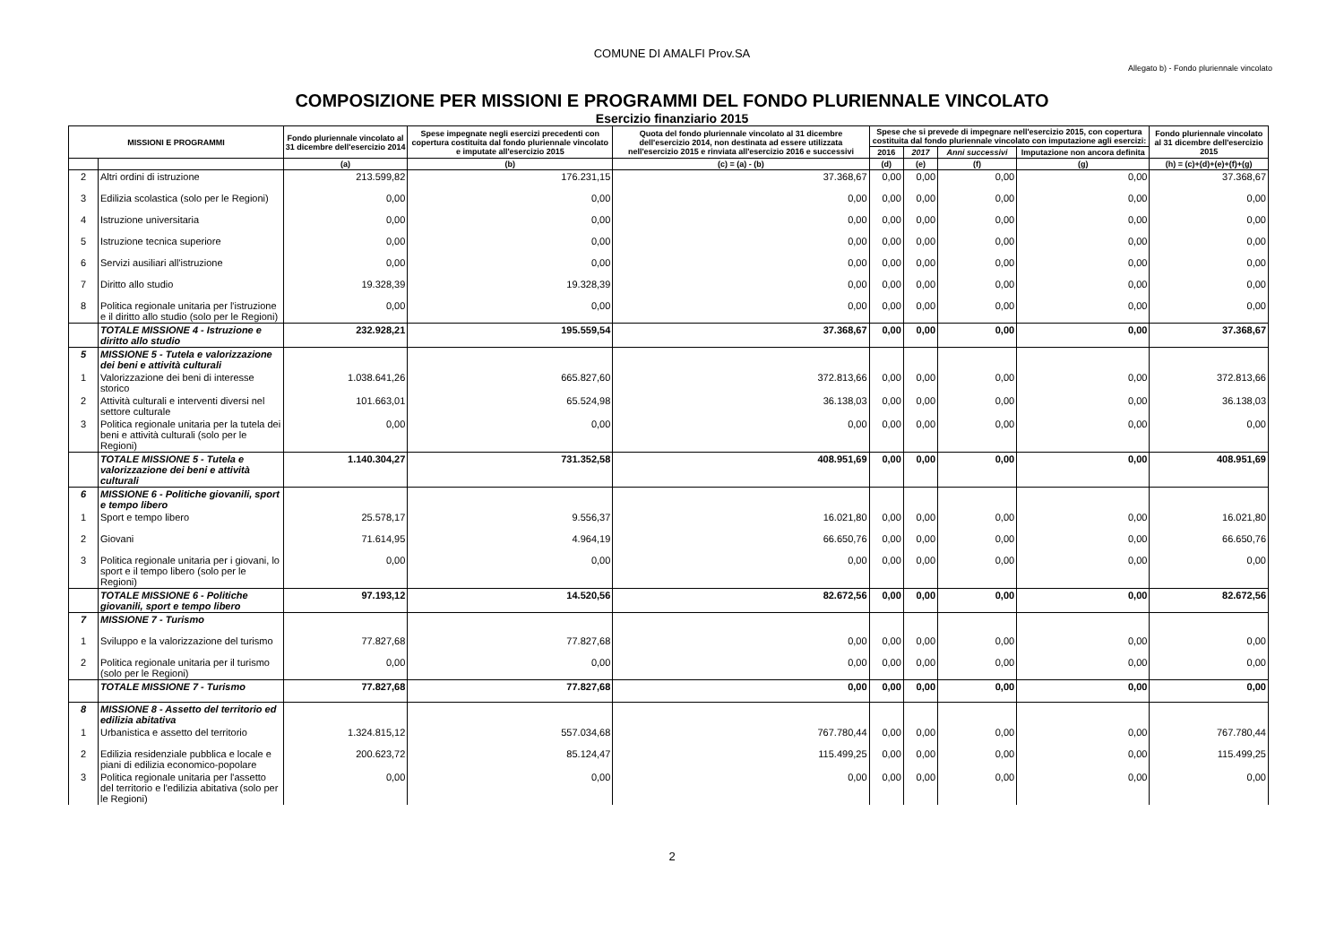COMUNE DI AMALFI Prov.SA
Allegato b) - Fondo pluriennale vincolato
COMPOSIZIONE PER MISSIONI E PROGRAMMI DEL FONDO PLURIENNALE VINCOLATO
Esercizio finanziario 2015
| MISSIONI E PROGRAMMI | | Fondo pluriennale vincolato al 31 dicembre dell'esercizio 2014 | Spese impegnate negli esercizi precedenti con copertura costituita dal fondo pluriennale vincolato e imputate all'esercizio 2015 | Quota del fondo pluriennale vincolato al 31 dicembre dell'esercizio 2014, non destinata ad essere utilizzata nell'esercizio 2015 e rinviata all'esercizio 2016 e successivi | Spese che si prevede di impegnare nell'esercizio 2015, con copertura costituita dal fondo pluriennale vincolato con imputazione agli esercizi: | | | | Fondo pluriennale vincolato al 31 dicembre dell'esercizio 2015 |
| --- | --- | --- | --- | --- | --- | --- | --- | --- | --- |
| | | | | | 2016 | 2017 | Anni successivi | Imputazione non ancora definita | |
| | | (a) | (b) | (c) = (a) - (b) | (d) | (e) | (f) | (g) | (h) = (c)+(d)+(e)+(f)+(g) |
| 2 | Altri ordini di istruzione | 213.599,82 | 176.231,15 | 37.368,67 | 0,00 | 0,00 | 0,00 | 0,00 | 37.368,67 |
| 3 | Edilizia scolastica (solo per le Regioni) | 0,00 | 0,00 | 0,00 | 0,00 | 0,00 | 0,00 | 0,00 | 0,00 |
| 4 | Istruzione universitaria | 0,00 | 0,00 | 0,00 | 0,00 | 0,00 | 0,00 | 0,00 | 0,00 |
| 5 | Istruzione tecnica superiore | 0,00 | 0,00 | 0,00 | 0,00 | 0,00 | 0,00 | 0,00 | 0,00 |
| 6 | Servizi ausiliari all'istruzione | 0,00 | 0,00 | 0,00 | 0,00 | 0,00 | 0,00 | 0,00 | 0,00 |
| 7 | Diritto allo studio | 19.328,39 | 19.328,39 | 0,00 | 0,00 | 0,00 | 0,00 | 0,00 | 0,00 |
| 8 | Politica regionale unitaria per l'istruzione e il diritto allo studio (solo per le Regioni) | 0,00 | 0,00 | 0,00 | 0,00 | 0,00 | 0,00 | 0,00 | 0,00 |
| | TOTALE MISSIONE 4 - Istruzione e diritto allo studio | 232.928,21 | 195.559,54 | 37.368,67 | 0,00 | 0,00 | 0,00 | 0,00 | 37.368,67 |
| 5 | MISSIONE 5 - Tutela e valorizzazione dei beni e attività culturali | | | | | | | | |
| 1 | Valorizzazione dei beni di interesse storico | 1.038.641,26 | 665.827,60 | 372.813,66 | 0,00 | 0,00 | 0,00 | 0,00 | 372.813,66 |
| 2 | Attività culturali e interventi diversi nel settore culturale | 101.663,01 | 65.524,98 | 36.138,03 | 0,00 | 0,00 | 0,00 | 0,00 | 36.138,03 |
| 3 | Politica regionale unitaria per la tutela dei beni e attività culturali (solo per le Regioni) | 0,00 | 0,00 | 0,00 | 0,00 | 0,00 | 0,00 | 0,00 | 0,00 |
| | TOTALE MISSIONE 5 - Tutela e valorizzazione dei beni e attività culturali | 1.140.304,27 | 731.352,58 | 408.951,69 | 0,00 | 0,00 | 0,00 | 0,00 | 408.951,69 |
| 6 | MISSIONE 6 - Politiche giovanili, sport e tempo libero | | | | | | | | |
| 1 | Sport e tempo libero | 25.578,17 | 9.556,37 | 16.021,80 | 0,00 | 0,00 | 0,00 | 0,00 | 16.021,80 |
| 2 | Giovani | 71.614,95 | 4.964,19 | 66.650,76 | 0,00 | 0,00 | 0,00 | 0,00 | 66.650,76 |
| 3 | Politica regionale unitaria per i giovani, lo sport e il tempo libero (solo per le Regioni) | 0,00 | 0,00 | 0,00 | 0,00 | 0,00 | 0,00 | 0,00 | 0,00 |
| | TOTALE MISSIONE 6 - Politiche giovanili, sport e tempo libero | 97.193,12 | 14.520,56 | 82.672,56 | 0,00 | 0,00 | 0,00 | 0,00 | 82.672,56 |
| 7 | MISSIONE 7 - Turismo | | | | | | | | |
| 1 | Sviluppo e la valorizzazione del turismo | 77.827,68 | 77.827,68 | 0,00 | 0,00 | 0,00 | 0,00 | 0,00 | 0,00 |
| 2 | Politica regionale unitaria per il turismo (solo per le Regioni) | 0,00 | 0,00 | 0,00 | 0,00 | 0,00 | 0,00 | 0,00 | 0,00 |
| | TOTALE MISSIONE 7 - Turismo | 77.827,68 | 77.827,68 | 0,00 | 0,00 | 0,00 | 0,00 | 0,00 | 0,00 |
| 8 | MISSIONE 8 - Assetto del territorio ed edilizia abitativa | | | | | | | | |
| 1 | Urbanistica e assetto del territorio | 1.324.815,12 | 557.034,68 | 767.780,44 | 0,00 | 0,00 | 0,00 | 0,00 | 767.780,44 |
| 2 | Edilizia residenziale pubblica e locale e piani di edilizia economico-popolare | 200.623,72 | 85.124,47 | 115.499,25 | 0,00 | 0,00 | 0,00 | 0,00 | 115.499,25 |
| 3 | Politica regionale unitaria per l'assetto del territorio e l'edilizia abitativa (solo per le Regioni) | 0,00 | 0,00 | 0,00 | 0,00 | 0,00 | 0,00 | 0,00 | 0,00 |
2